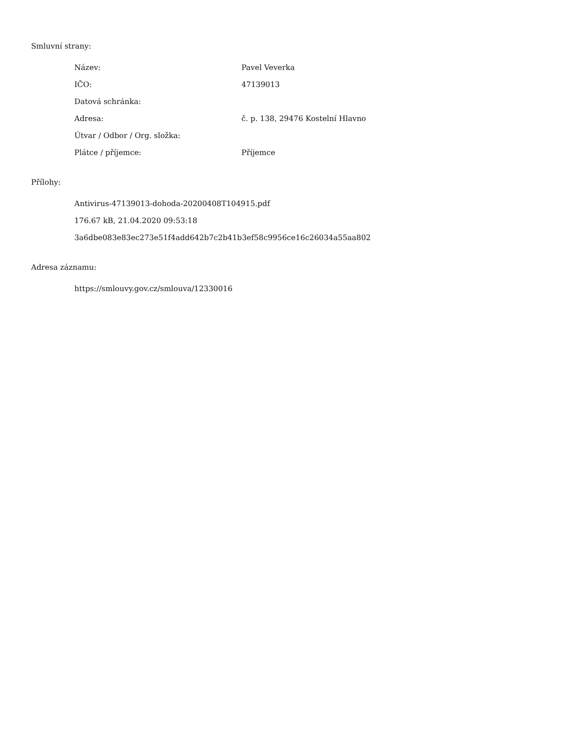Smluvní strany:
| Název: | Pavel Veverka |
| IČO: | 47139013 |
| Datová schránka: | |
| Adresa: | č. p. 138, 29476 Kostelní Hlavno |
| Útvar / Odbor / Org. složka: | |
| Plátce / příjemce: | Příjemce |
Přílohy:
Antivirus-47139013-dohoda-20200408T104915.pdf
176.67 kB, 21.04.2020 09:53:18
3a6dbe083e83ec273e51f4add642b7c2b41b3ef58c9956ce16c26034a55aa802
Adresa záznamu:
https://smlouvy.gov.cz/smlouva/12330016